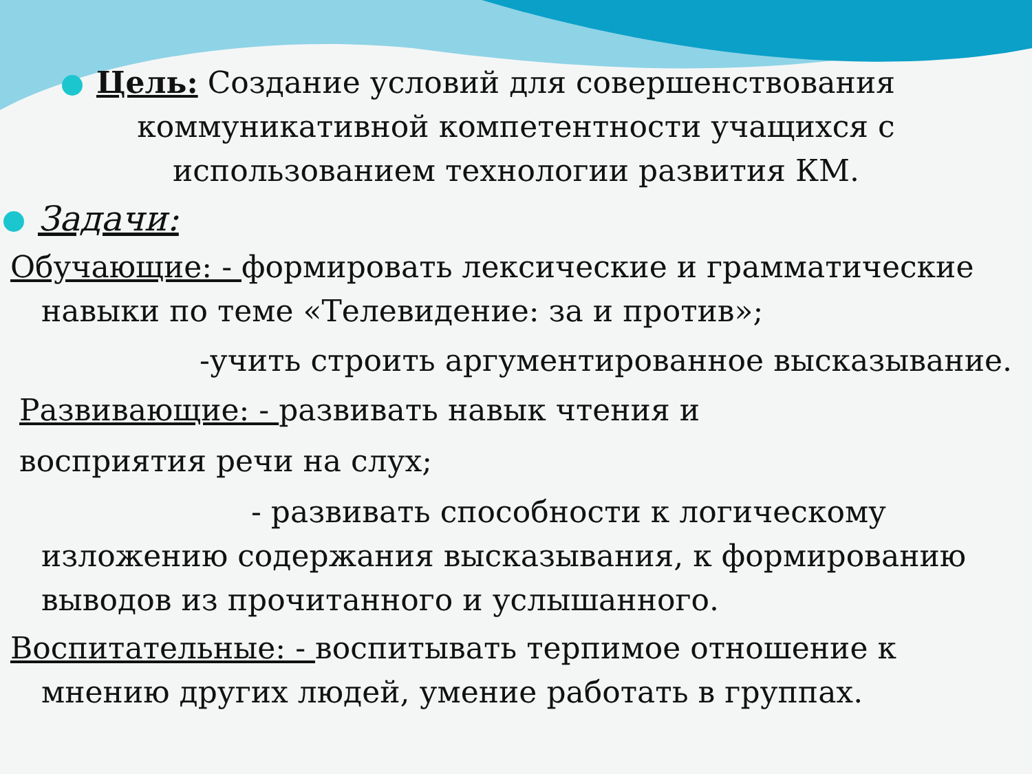Цель: Создание условий для совершенствования
коммуникативной компетентности учащихся с
использованием технологии развития КМ.
Задачи:
Обучающие: - формировать лексические и грамматические
навыки по теме «Телевидение: за и против»;
-учить строить аргументированное высказывание.
Развивающие: - развивать навык чтения и
восприятия речи на слух;
- развивать способности к логическому
изложению содержания высказывания, к формированию
выводов из прочитанного и услышанного.
Воспитательные: - воспитывать терпимое отношение к
мнению других людей, умение работать в группах.